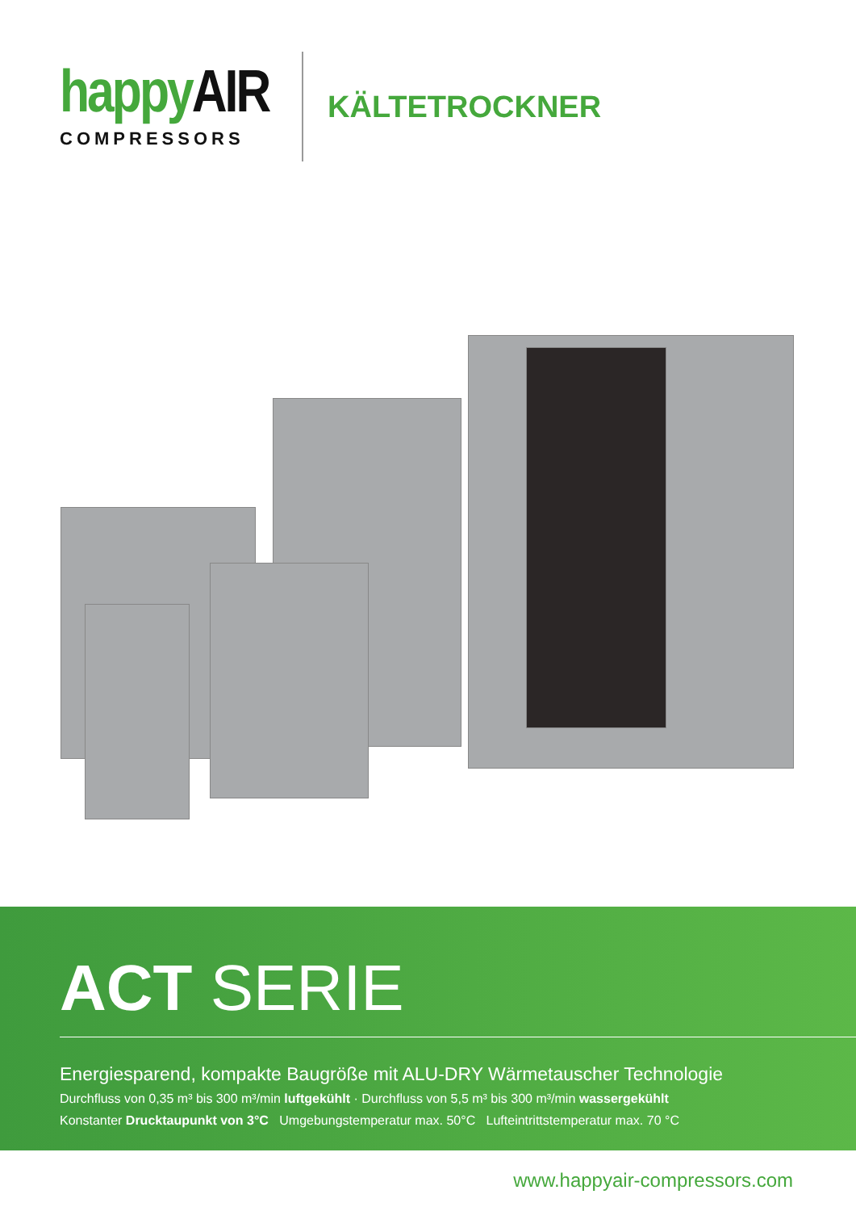happyAIR
COMPRESSORS
KÄLTETROCKNER
ACT SERIE
Energiesparend, kompakte Baugröße mit ALU-DRY Wärmetauscher Technologie
Durchfluss von 0,35 m³ bis 300 m³/min luftgekühlt · Durchfluss von 5,5 m³ bis 300 m³/min wassergekühlt
Konstanter Drucktaupunkt von 3°C Umgebungstemperatur max. 50°C Lufteintrittstemperatur max. 70 °C
www.happyair-compressors.com